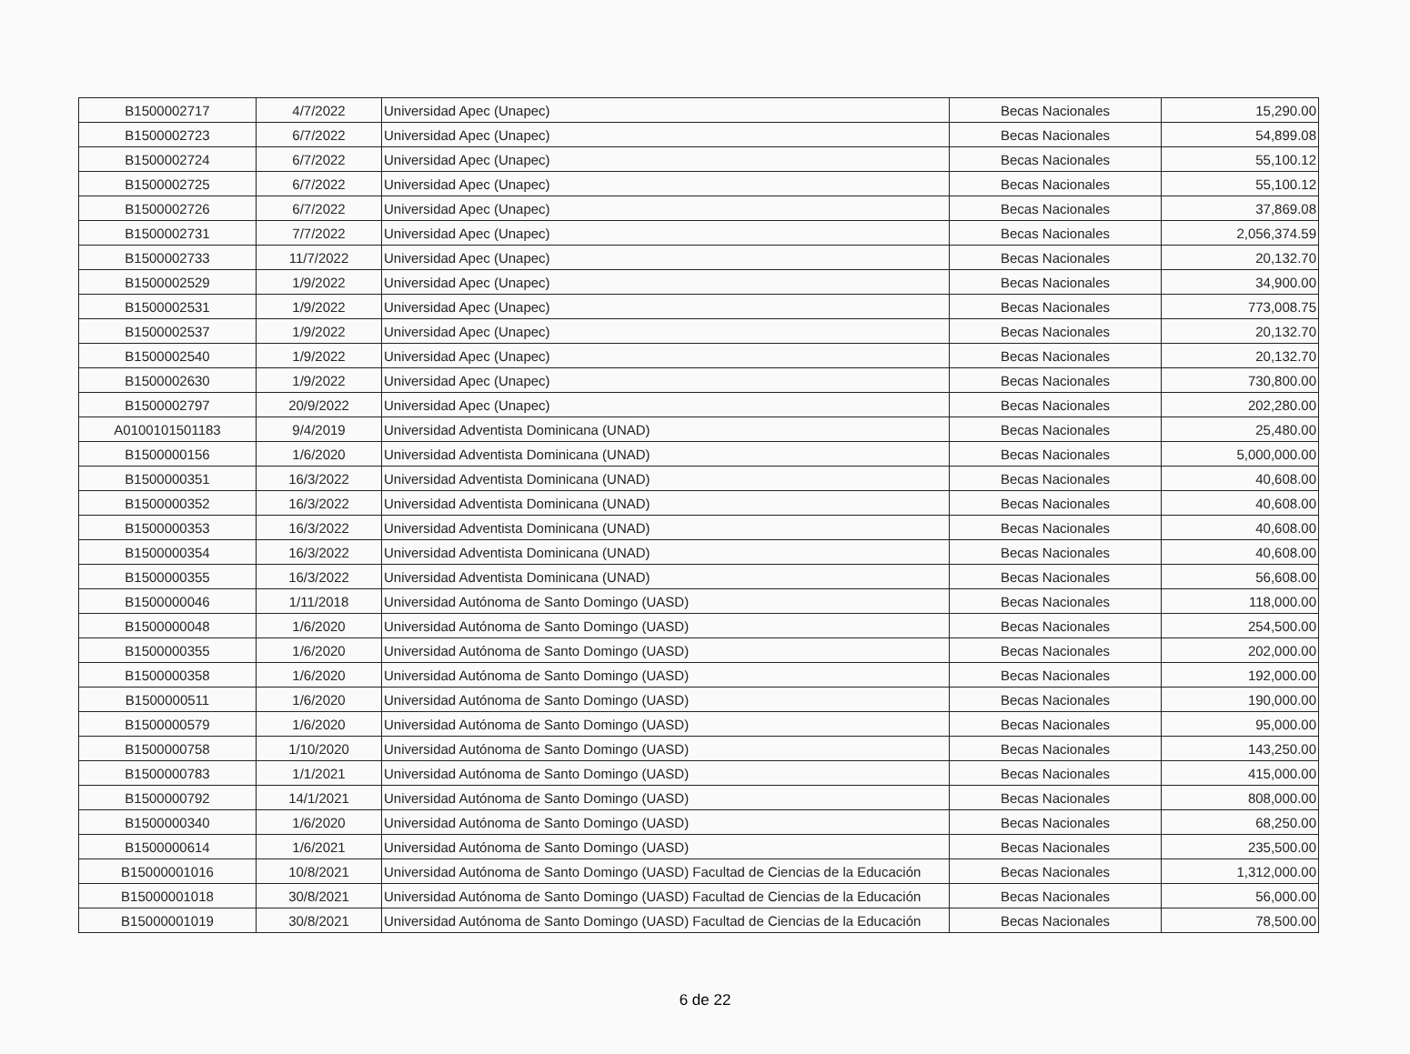| B1500002717 | 4/7/2022 | Universidad Apec (Unapec) | Becas Nacionales | 15,290.00 |
| B1500002723 | 6/7/2022 | Universidad Apec (Unapec) | Becas Nacionales | 54,899.08 |
| B1500002724 | 6/7/2022 | Universidad Apec (Unapec) | Becas Nacionales | 55,100.12 |
| B1500002725 | 6/7/2022 | Universidad Apec (Unapec) | Becas Nacionales | 55,100.12 |
| B1500002726 | 6/7/2022 | Universidad Apec (Unapec) | Becas Nacionales | 37,869.08 |
| B1500002731 | 7/7/2022 | Universidad Apec (Unapec) | Becas Nacionales | 2,056,374.59 |
| B1500002733 | 11/7/2022 | Universidad Apec (Unapec) | Becas Nacionales | 20,132.70 |
| B1500002529 | 1/9/2022 | Universidad Apec (Unapec) | Becas Nacionales | 34,900.00 |
| B1500002531 | 1/9/2022 | Universidad Apec (Unapec) | Becas Nacionales | 773,008.75 |
| B1500002537 | 1/9/2022 | Universidad Apec (Unapec) | Becas Nacionales | 20,132.70 |
| B1500002540 | 1/9/2022 | Universidad Apec (Unapec) | Becas Nacionales | 20,132.70 |
| B1500002630 | 1/9/2022 | Universidad Apec (Unapec) | Becas Nacionales | 730,800.00 |
| B1500002797 | 20/9/2022 | Universidad Apec (Unapec) | Becas Nacionales | 202,280.00 |
| A0100101501183 | 9/4/2019 | Universidad Adventista Dominicana (UNAD) | Becas Nacionales | 25,480.00 |
| B1500000156 | 1/6/2020 | Universidad Adventista Dominicana (UNAD) | Becas Nacionales | 5,000,000.00 |
| B1500000351 | 16/3/2022 | Universidad Adventista Dominicana (UNAD) | Becas Nacionales | 40,608.00 |
| B1500000352 | 16/3/2022 | Universidad Adventista Dominicana (UNAD) | Becas Nacionales | 40,608.00 |
| B1500000353 | 16/3/2022 | Universidad Adventista Dominicana (UNAD) | Becas Nacionales | 40,608.00 |
| B1500000354 | 16/3/2022 | Universidad Adventista Dominicana (UNAD) | Becas Nacionales | 40,608.00 |
| B1500000355 | 16/3/2022 | Universidad Adventista Dominicana (UNAD) | Becas Nacionales | 56,608.00 |
| B1500000046 | 1/11/2018 | Universidad Autónoma de Santo Domingo (UASD) | Becas Nacionales | 118,000.00 |
| B1500000048 | 1/6/2020 | Universidad Autónoma de Santo Domingo (UASD) | Becas Nacionales | 254,500.00 |
| B1500000355 | 1/6/2020 | Universidad Autónoma de Santo Domingo (UASD) | Becas Nacionales | 202,000.00 |
| B1500000358 | 1/6/2020 | Universidad Autónoma de Santo Domingo (UASD) | Becas Nacionales | 192,000.00 |
| B1500000511 | 1/6/2020 | Universidad Autónoma de Santo Domingo (UASD) | Becas Nacionales | 190,000.00 |
| B1500000579 | 1/6/2020 | Universidad Autónoma de Santo Domingo (UASD) | Becas Nacionales | 95,000.00 |
| B1500000758 | 1/10/2020 | Universidad Autónoma de Santo Domingo (UASD) | Becas Nacionales | 143,250.00 |
| B1500000783 | 1/1/2021 | Universidad Autónoma de Santo Domingo (UASD) | Becas Nacionales | 415,000.00 |
| B1500000792 | 14/1/2021 | Universidad Autónoma de Santo Domingo (UASD) | Becas Nacionales | 808,000.00 |
| B1500000340 | 1/6/2020 | Universidad Autónoma de Santo Domingo (UASD) | Becas Nacionales | 68,250.00 |
| B1500000614 | 1/6/2021 | Universidad Autónoma de Santo Domingo (UASD) | Becas Nacionales | 235,500.00 |
| B15000001016 | 10/8/2021 | Universidad Autónoma de Santo Domingo (UASD) Facultad de Ciencias de la Educación | Becas Nacionales | 1,312,000.00 |
| B15000001018 | 30/8/2021 | Universidad Autónoma de Santo Domingo (UASD) Facultad de Ciencias de la Educación | Becas Nacionales | 56,000.00 |
| B15000001019 | 30/8/2021 | Universidad Autónoma de Santo Domingo (UASD) Facultad de Ciencias de la Educación | Becas Nacionales | 78,500.00 |
6 de 22